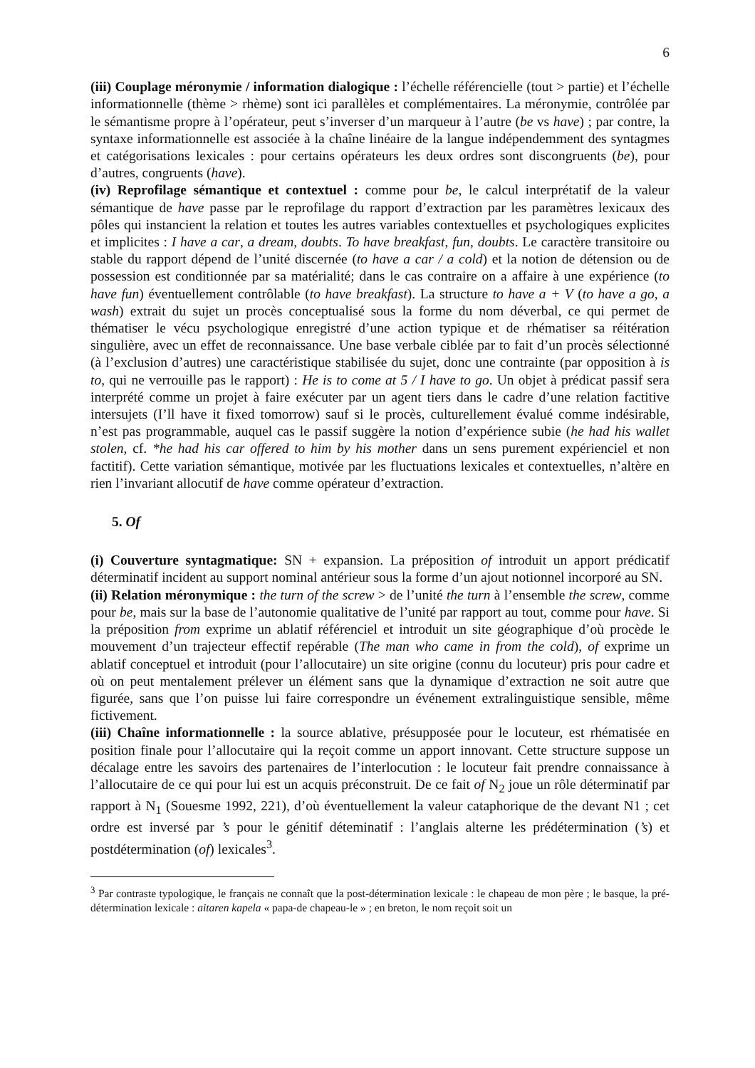6
(iii) Couplage méronymie / information dialogique : l’échelle référencielle (tout > partie) et l’échelle informationnelle (thème > rhème) sont ici parallèles et complémentaires. La méronymie, contrôlée par le sémantisme propre à l’opérateur, peut s’inverser d’un marqueur à l’autre (be vs have) ; par contre, la syntaxe informationnelle est associée à la chaîne linéaire de la langue indépendemment des syntagmes et catégorisations lexicales : pour certains opérateurs les deux ordres sont discongruents (be), pour d’autres, congruents (have).
(iv) Reprofilage sémantique et contextuel : comme pour be, le calcul interprétatif de la valeur sémantique de have passe par le reprofilage du rapport d’extraction par les paramètres lexicaux des pôles qui instancient la relation et toutes les autres variables contextuelles et psychologiques explicites et implicites : I have a car, a dream, doubts. To have breakfast, fun, doubts. Le caractère transitoire ou stable du rapport dépend de l’unité discernée (to have a car / a cold) et la notion de détension ou de possession est conditionnée par sa matérialité; dans le cas contraire on a affaire à une expérience (to have fun) éventuellement contrôlable (to have breakfast). La structure to have a + V (to have a go, a wash) extrait du sujet un procès conceptualisé sous la forme du nom déverbal, ce qui permet de thématiser le vécu psychologique enregistré d’une action typique et de rhématiser sa réitération singulière, avec un effet de reconnaissance. Une base verbale ciblée par to fait d’un procès sélectionné (à l’exclusion d’autres) une caractéristique stabilisée du sujet, donc une contrainte (par opposition à is to, qui ne verrouille pas le rapport) : He is to come at 5 / I have to go. Un objet à prédicat passif sera interprété comme un projet à faire exécuter par un agent tiers dans le cadre d’une relation factitive intersujets (I’ll have it fixed tomorrow) sauf si le procès, culturellement évalué comme indésirable, n’est pas programmable, auquel cas le passif suggère la notion d’expérience subie (he had his wallet stolen, cf. *he had his car offered to him by his mother dans un sens purement expérienciel et non factitif). Cette variation sémantique, motivée par les fluctuations lexicales et contextuelles, n’altère en rien l’invariant allocutif de have comme opérateur d’extraction.
5. Of
(i) Couverture syntagmatique: SN + expansion. La préposition of introduit un apport prédicatif déterminatif incident au support nominal antérieur sous la forme d’un ajout notionnel incorporé au SN.
(ii) Relation méronymique : the turn of the screw > de l’unité the turn à l’ensemble the screw, comme pour be, mais sur la base de l’autonomie qualitative de l’unité par rapport au tout, comme pour have. Si la préposition from exprime un ablatif référenciel et introduit un site géographique d’où procède le mouvement d’un trajecteur effectif repérable (The man who came in from the cold), of exprime un ablatif conceptuel et introduit (pour l’allocutaire) un site origine (connu du locuteur) pris pour cadre et où on peut mentalement prélever un élément sans que la dynamique d’extraction ne soit autre que figurée, sans que l’on puisse lui faire correspondre un événement extralinguistique sensible, même fictivement.
(iii) Chaîne informationnelle : la source ablative, présupposée pour le locuteur, est rhématisée en position finale pour l’allocutaire qui la reçoit comme un apport innovant. Cette structure suppose un décalage entre les savoirs des partenaires de l’interlocution : le locuteur fait prendre connaissance à l’allocutaire de ce qui pour lui est un acquis préconstruit. De ce fait of N<sub>2</sub> joue un rôle déterminatif par rapport à N<sub>1</sub> (Souesme 1992, 221), d’où éventuellement la valeur cataphorique de the devant N1 ; cet ordre est inversé par ’s pour le génitif déteminatif : l’anglais alterne les prédétermination (’s) et postdétermination (of) lexicales<sup>3</sup>.
<sup>3</sup> Par contraste typologique, le français ne connaît que la post-détermination lexicale : le chapeau de mon père ; le basque, la pré-détermination lexicale : aitaren kapela « papa-de chapeau-le » ; en breton, le nom reçoit soit un